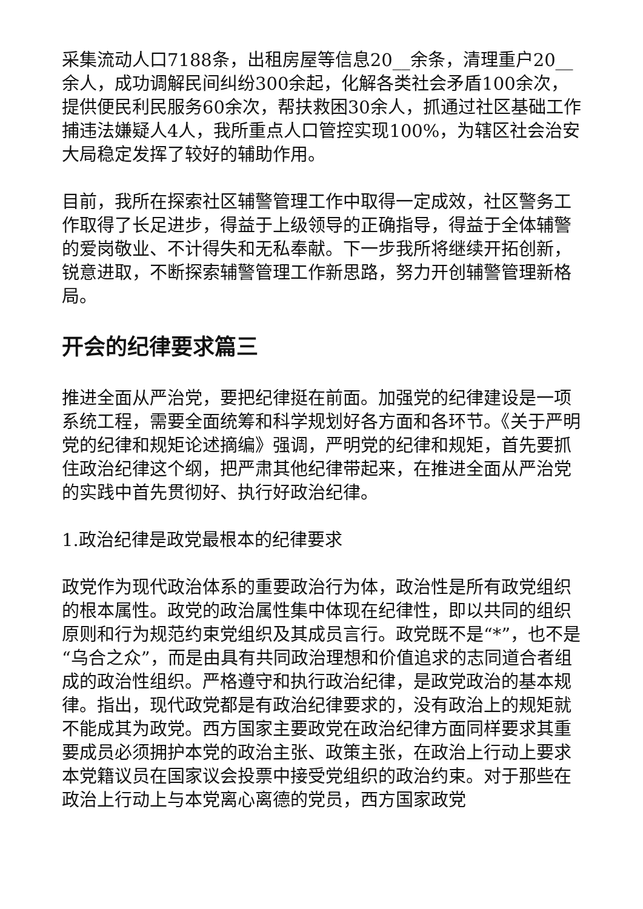采集流动人口7188条，出租房屋等信息20__余条，清理重户20__余人，成功调解民间纠纷300余起，化解各类社会矛盾100余次，提供便民利民服务60余次，帮扶救困30余人，抓通过社区基础工作捕违法嫌疑人4人，我所重点人口管控实现100%，为辖区社会治安大局稳定发挥了较好的辅助作用。
目前，我所在探索社区辅警管理工作中取得一定成效，社区警务工作取得了长足进步，得益于上级领导的正确指导，得益于全体辅警的爱岗敬业、不计得失和无私奉献。下一步我所将继续开拓创新，锐意进取，不断探索辅警管理工作新思路，努力开创辅警管理新格局。
开会的纪律要求篇三
推进全面从严治党，要把纪律挺在前面。加强党的纪律建设是一项系统工程，需要全面统筹和科学规划好各方面和各环节。《关于严明党的纪律和规矩论述摘编》强调，严明党的纪律和规矩，首先要抓住政治纪律这个纲，把严肃其他纪律带起来，在推进全面从严治党的实践中首先贯彻好、执行好政治纪律。
1.政治纪律是政党最根本的纪律要求
政党作为现代政治体系的重要政治行为体，政治性是所有政党组织的根本属性。政党的政治属性集中体现在纪律性，即以共同的组织原则和行为规范约束党组织及其成员言行。政党既不是“*”，也不是“乌合之众”，而是由具有共同政治理想和价值追求的志同道合者组成的政治性组织。严格遵守和执行政治纪律，是政党政治的基本规律。指出，现代政党都是有政治纪律要求的，没有政治上的规矩就不能成其为政党。西方国家主要政党在政治纪律方面同样要求其重要成员必须拥护本党的政治主张、政策主张，在政治上行动上要求本党籍议员在国家议会投票中接受党组织的政治约束。对于那些在政治上行动上与本党离心离德的党员，西方国家政党